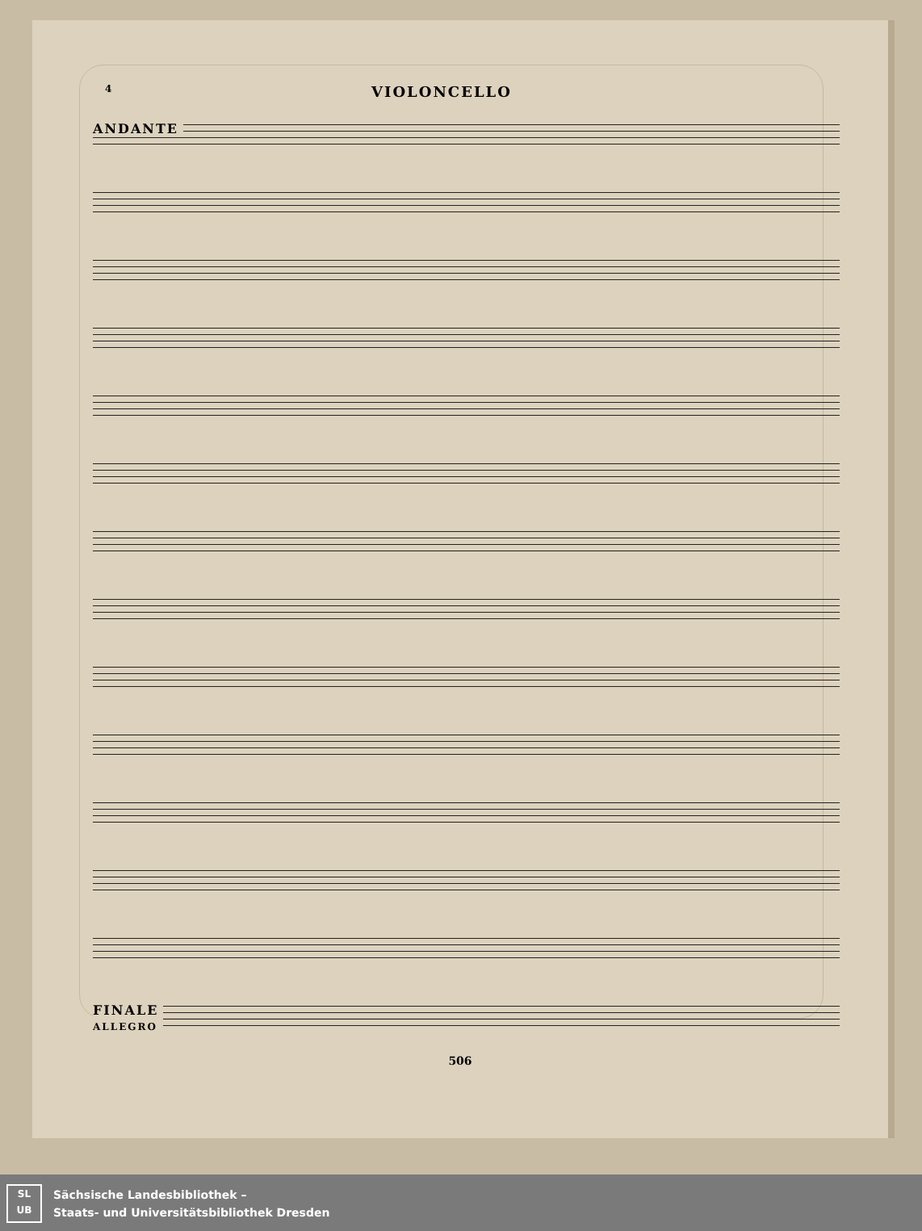4 VIOLONCELLO
ANDANTE
FINALE
ALLEGRO
506
SL
UB
Sächsische Landesbibliothek –
Staats- und Universitätsbibliothek Dresden